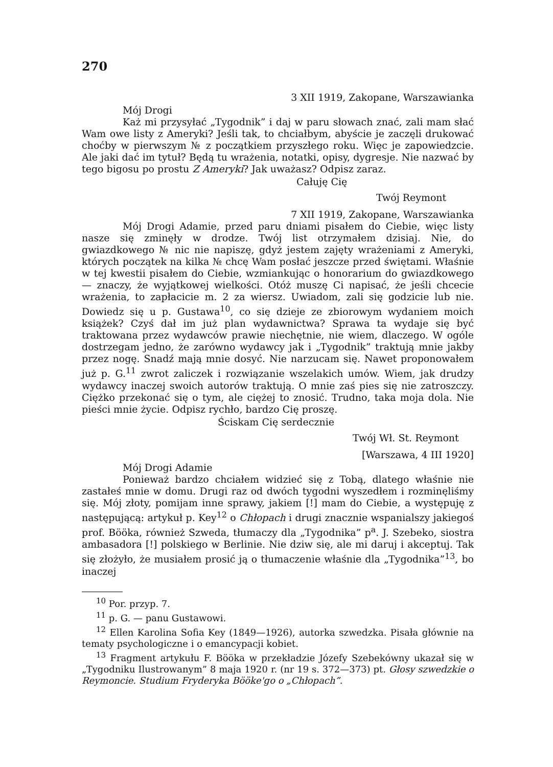270
3 XII 1919, Zakopane, Warszawianka
Mój Drogi
Każ mi przysyłać „Tygodnik” i daj w paru słowach znać, zali mam słać Wam owe listy z Ameryki? Jeśli tak, to chciałbym, abyście je zaczęli drukować choćby w pierwszym № z początkiem przyszłego roku. Więc je zapowiedzcie. Ale jaki dać im tytuł? Będą tu wrażenia, notatki, opisy, dygresje. Nie nazwać by tego bigosu po prostu Z Ameryki? Jak uważasz? Odpisz zaraz.
Całuję Cię
Twój Reymont
7 XII 1919, Zakopane, Warszawianka
Mój Drogi Adamie, przed paru dniami pisałem do Ciebie, więc listy nasze się zminęły w drodze. Twój list otrzymałem dzisiaj. Nie, do gwiazdkowego № nic nie napiszę, gdyż jestem zajęty wrażeniami z Ameryki, których początek na kilka № chcę Wam posłać jeszcze przed świętami. Właśnie w tej kwestii pisałem do Ciebie, wzmiankując o honorarium do gwiazdkowego — znaczy, że wyjątkowej wielkości. Otóż muszę Ci napisać, że jeśli chcecie wrażenia, to zapłacicie m. 2 za wiersz. Uwiadom, zali się godzicie lub nie. Dowiedz się u p. Gustawa<sup>10</sup>, co się dzieje ze zbiorowym wydaniem moich książek? Czyś dał im już plan wydawnictwa? Sprawa ta wydaje się być traktowana przez wydawców prawie niechętnie, nie wiem, dlaczego. W ogóle dostrzegam jedno, że zarówno wydawcy jak i „Tygodnik” traktują mnie jakby przez nogę. Snadź mają mnie dosyć. Nie narzucam się. Nawet proponowałem już p. G.<sup>11</sup> zwrot zaliczek i rozwiązanie wszelakich umów. Wiem, jak drudzy wydawcy inaczej swoich autorów traktują. O mnie zaś pies się nie zatroszczy. Ciężko przekonać się o tym, ale ciężej to znosić. Trudno, taka moja dola. Nie pieści mnie życie. Odpisz rychło, bardzo Cię proszę.
Ściskam Cię serdecznie
Twój Wł. St. Reymont
[Warszawa, 4 III 1920]
Mój Drogi Adamie
Ponieważ bardzo chciałem widzieć się z Tobą, dlatego właśnie nie zastałeś mnie w domu. Drugi raz od dwóch tygodni wyszedłem i rozminęliśmy się. Mój złoty, pomijam inne sprawy, jakiem [!] mam do Ciebie, a występuję z następującą: artykuł p. Key<sup>12</sup> o Chłopach i drugi znacznie wspanialszy jakiegoś prof. Bööka, również Szweda, tłumaczy dla „Tygodnika” p<sup>a</sup>. J. Szebeko, siostra ambasadora [!] polskiego w Berlinie. Nie dziw się, ale mi daruj i akceptuj. Tak się złożyło, że musiałem prosić ją o tłumaczenie właśnie dla „Tygodnika”<sup>13</sup>, bo inaczej
<sup>10</sup> Por. przyp. 7.
<sup>11</sup> p. G. — panu Gustawowi.
<sup>12</sup> Ellen Karolina Sofia Key (1849—1926), autorka szwedzka. Pisała głównie na tematy psychologiczne i o emancypacji kobiet.
<sup>13</sup> Fragment artykułu F. Bööka w przekładzie Józefy Szebekówny ukazał się w „Tygodniku Ilustrowanym” 8 maja 1920 r. (nr 19 s. 372—373) pt. Głosy szwedzkie o Reymoncie. Studium Fryderyka Bööke'go o „Chłopach”.